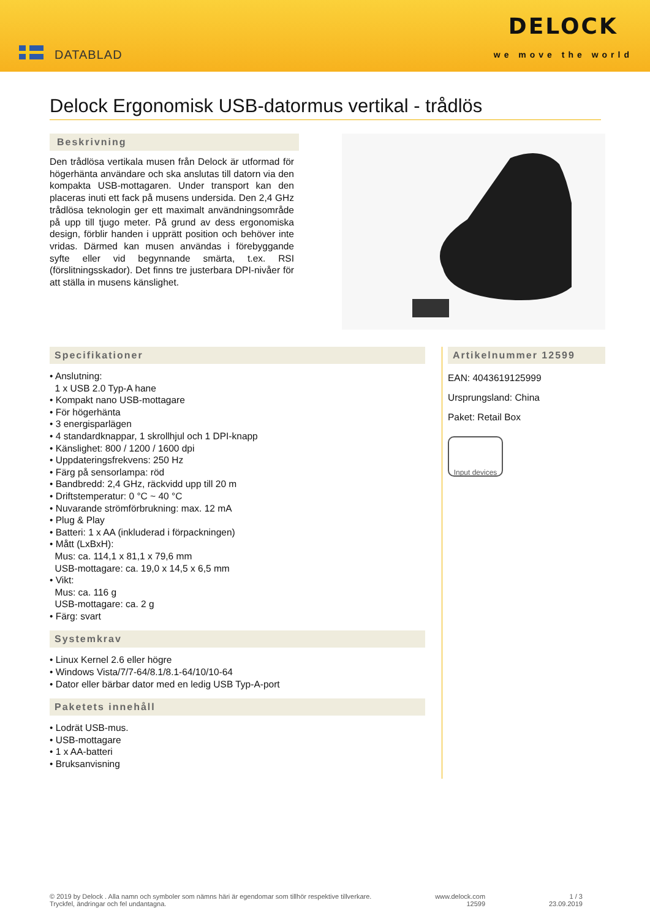DATABLAD
DELOCK
we move the world
Delock Ergonomisk USB-datormus vertikal - trådlös
Beskrivning
Den trådlösa vertikala musen från Delock är utformad för högerhänta användare och ska anslutas till datorn via den kompakta USB-mottagaren. Under transport kan den placeras inuti ett fack på musens undersida. Den 2,4 GHz trådlösa teknologin ger ett maximalt användningsområde på upp till tjugo meter. På grund av dess ergonomiska design, förblir handen i upprätt position och behöver inte vridas. Därmed kan musen användas i förebyggande syfte eller vid begynnande smärta, t.ex. RSI (förslitningsskador). Det finns tre justerbara DPI-nivåer för att ställa in musens känslighet.
Specifikationer
• Anslutning:
1 x USB 2.0 Typ-A hane
• Kompakt nano USB-mottagare
• För högerhänta
• 3 energisparlägen
• 4 standardknappar, 1 skrollhjul och 1 DPI-knapp
• Känslighet: 800 / 1200 / 1600 dpi
• Uppdateringsfrekvens: 250 Hz
• Färg på sensorlampa: röd
• Bandbredd: 2,4 GHz, räckvidd upp till 20 m
• Driftstemperatur: 0 °C ~ 40 °C
• Nuvarande strömförbrukning: max. 12 mA
• Plug & Play
• Batteri: 1 x AA (inkluderad i förpackningen)
• Mått (LxBxH):
Mus: ca. 114,1 x 81,1 x 79,6 mm
USB-mottagare: ca. 19,0 x 14,5 x 6,5 mm
• Vikt:
Mus: ca. 116 g
USB-mottagare: ca. 2 g
• Färg: svart
Systemkrav
• Linux Kernel 2.6 eller högre
• Windows Vista/7/7-64/8.1/8.1-64/10/10-64
• Dator eller bärbar dator med en ledig USB Typ-A-port
Paketets innehåll
• Lodrät USB-mus.
• USB-mottagare
• 1 x AA-batteri
• Bruksanvisning
Artikelnummer 12599
EAN: 4043619125999
Ursprungsland: China
Paket: Retail Box
Input devices
© 2019 by Delock . Alla namn och symboler som nämns häri är egendomar som tillhör respektive tillverkare.
Tryckfel, ändringar och fel undantagna.
www.delock.com
12599
1 / 3
23.09.2019